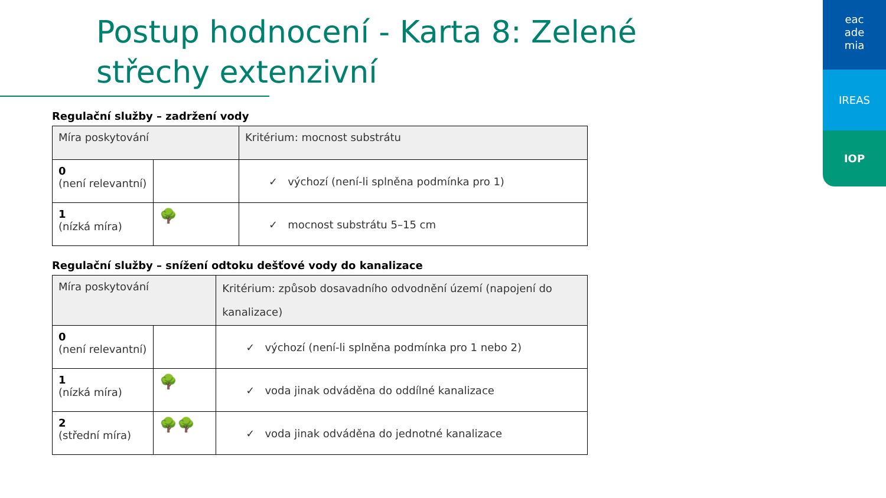Postup hodnocení - Karta 8: Zelené střechy extenzivní
eac
ade
mia
IREAS
IOP
Regulační služby – zadržení vody
| Míra poskytování | | Kritérium: mocnost substrátu |
| --- | --- | --- |
| 0 (není relevantní) | | ✓ výchozí (není-li splněna podmínka pro 1) |
| 1 (nízká míra) | 🌳 | ✓ mocnost substrátu 5–15 cm |
Regulační služby – snížení odtoku dešťové vody do kanalizace
| Míra poskytování | | Kritérium: způsob dosavadního odvodnění území (napojení do kanalizace) |
| --- | --- | --- |
| 0 (není relevantní) | | ✓ výchozí (není-li splněna podmínka pro 1 nebo 2) |
| 1 (nízká míra) | 🌳 | ✓ voda jinak odváděna do oddílné kanalizace |
| 2 (střední míra) | 🌳🌳 | ✓ voda jinak odváděna do jednotné kanalizace |